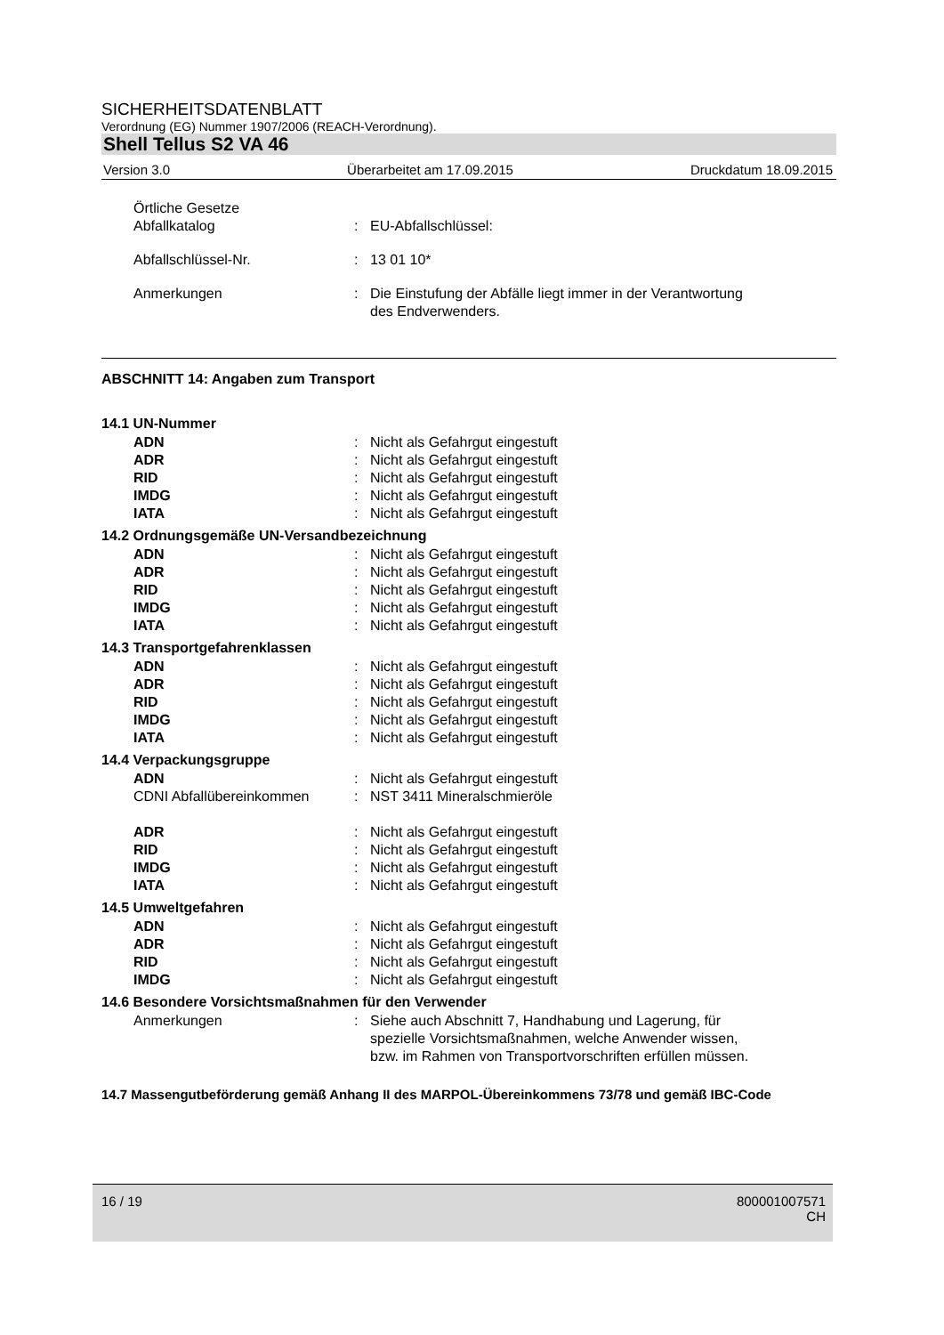SICHERHEITSDATENBLATT
Verordnung (EG) Nummer 1907/2006 (REACH-Verordnung).
Shell Tellus S2 VA 46
Version 3.0 Überarbeitet am 17.09.2015 Druckdatum 18.09.2015
Örtliche Gesetze
Abfallkatalog
:
EU-Abfallschlüssel:
Abfallschlüssel-Nr.: 13 01 10*
Anmerkungen: Die Einstufung der Abfälle liegt immer in der Verantwortung
des Endverwenders.
ABSCHNITT 14: Angaben zum Transport
14.1 UN-Nummer
ADN: Nicht als Gefahrgut eingestuft
ADR: Nicht als Gefahrgut eingestuft
RID: Nicht als Gefahrgut eingestuft
IMDG: Nicht als Gefahrgut eingestuft
IATA: Nicht als Gefahrgut eingestuft
14.2 Ordnungsgemäße UN-Versandbezeichnung
ADN: Nicht als Gefahrgut eingestuft
ADR: Nicht als Gefahrgut eingestuft
RID: Nicht als Gefahrgut eingestuft
IMDG: Nicht als Gefahrgut eingestuft
IATA: Nicht als Gefahrgut eingestuft
14.3 Transportgefahrenklassen
ADN: Nicht als Gefahrgut eingestuft
ADR: Nicht als Gefahrgut eingestuft
RID: Nicht als Gefahrgut eingestuft
IMDG: Nicht als Gefahrgut eingestuft
IATA: Nicht als Gefahrgut eingestuft
14.4 Verpackungsgruppe
ADN: Nicht als Gefahrgut eingestuft
CDNI Abfallübereinkommen: NST 3411 Mineralschmieröle
ADR: Nicht als Gefahrgut eingestuft
RID: Nicht als Gefahrgut eingestuft
IMDG: Nicht als Gefahrgut eingestuft
IATA: Nicht als Gefahrgut eingestuft
14.5 Umweltgefahren
ADN: Nicht als Gefahrgut eingestuft
ADR: Nicht als Gefahrgut eingestuft
RID: Nicht als Gefahrgut eingestuft
IMDG: Nicht als Gefahrgut eingestuft
14.6 Besondere Vorsichtsmaßnahmen für den Verwender
Anmerkungen: Siehe auch Abschnitt 7, Handhabung und Lagerung, für
spezielle Vorsichtsmaßnahmen, welche Anwender wissen,
bzw. im Rahmen von Transportvorschriften erfüllen müssen.
14.7 Massengutbeförderung gemäß Anhang II des MARPOL-Übereinkommens 73/78 und gemäß IBC-Code
16 / 19 800001007571
CH